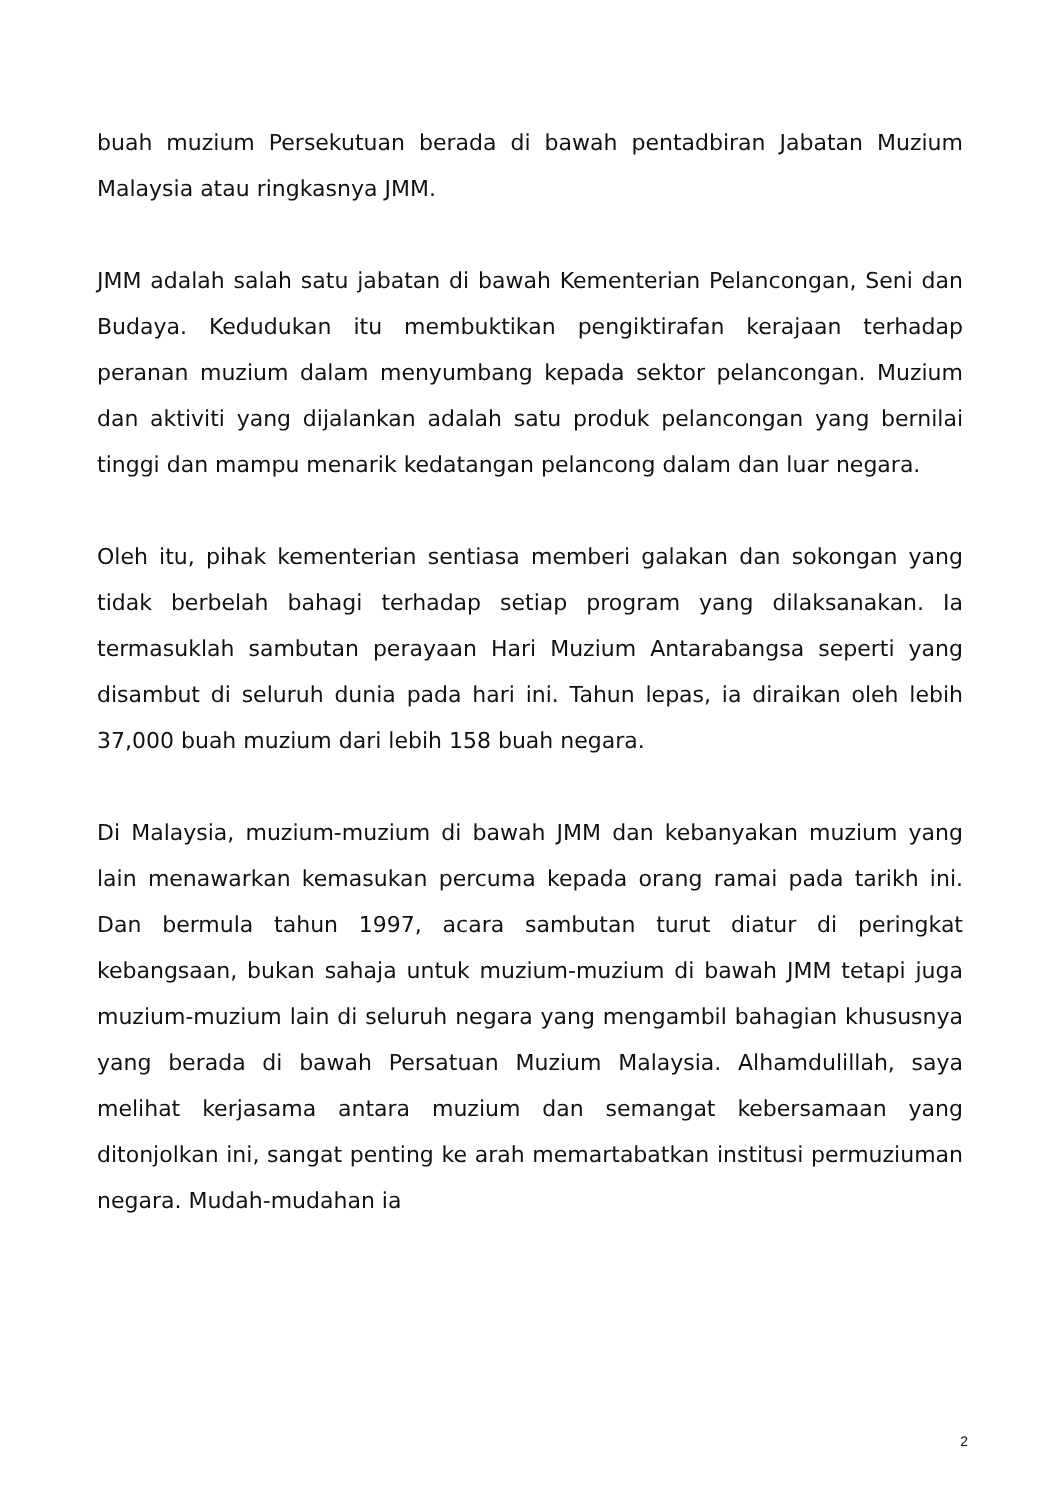buah muzium Persekutuan berada di bawah pentadbiran Jabatan Muzium Malaysia atau ringkasnya JMM.
JMM adalah salah satu jabatan di bawah Kementerian Pelancongan, Seni dan Budaya. Kedudukan itu membuktikan pengiktirafan kerajaan terhadap peranan muzium dalam menyumbang kepada sektor pelancongan. Muzium dan aktiviti yang dijalankan adalah satu produk pelancongan yang bernilai tinggi dan mampu menarik kedatangan pelancong dalam dan luar negara.
Oleh itu, pihak kementerian sentiasa memberi galakan dan sokongan yang tidak berbelah bahagi terhadap setiap program yang dilaksanakan. Ia termasuklah sambutan perayaan Hari Muzium Antarabangsa seperti yang disambut di seluruh dunia pada hari ini. Tahun lepas, ia diraikan oleh lebih 37,000 buah muzium dari lebih 158 buah negara.
Di Malaysia, muzium-muzium di bawah JMM dan kebanyakan muzium yang lain menawarkan kemasukan percuma kepada orang ramai pada tarikh ini. Dan bermula tahun 1997, acara sambutan turut diatur di peringkat kebangsaan, bukan sahaja untuk muzium-muzium di bawah JMM tetapi juga muzium-muzium lain di seluruh negara yang mengambil bahagian khususnya yang berada di bawah Persatuan Muzium Malaysia. Alhamdulillah, saya melihat kerjasama antara muzium dan semangat kebersamaan yang ditonjolkan ini, sangat penting ke arah memartabatkan institusi permuziuman negara. Mudah-mudahan ia
2